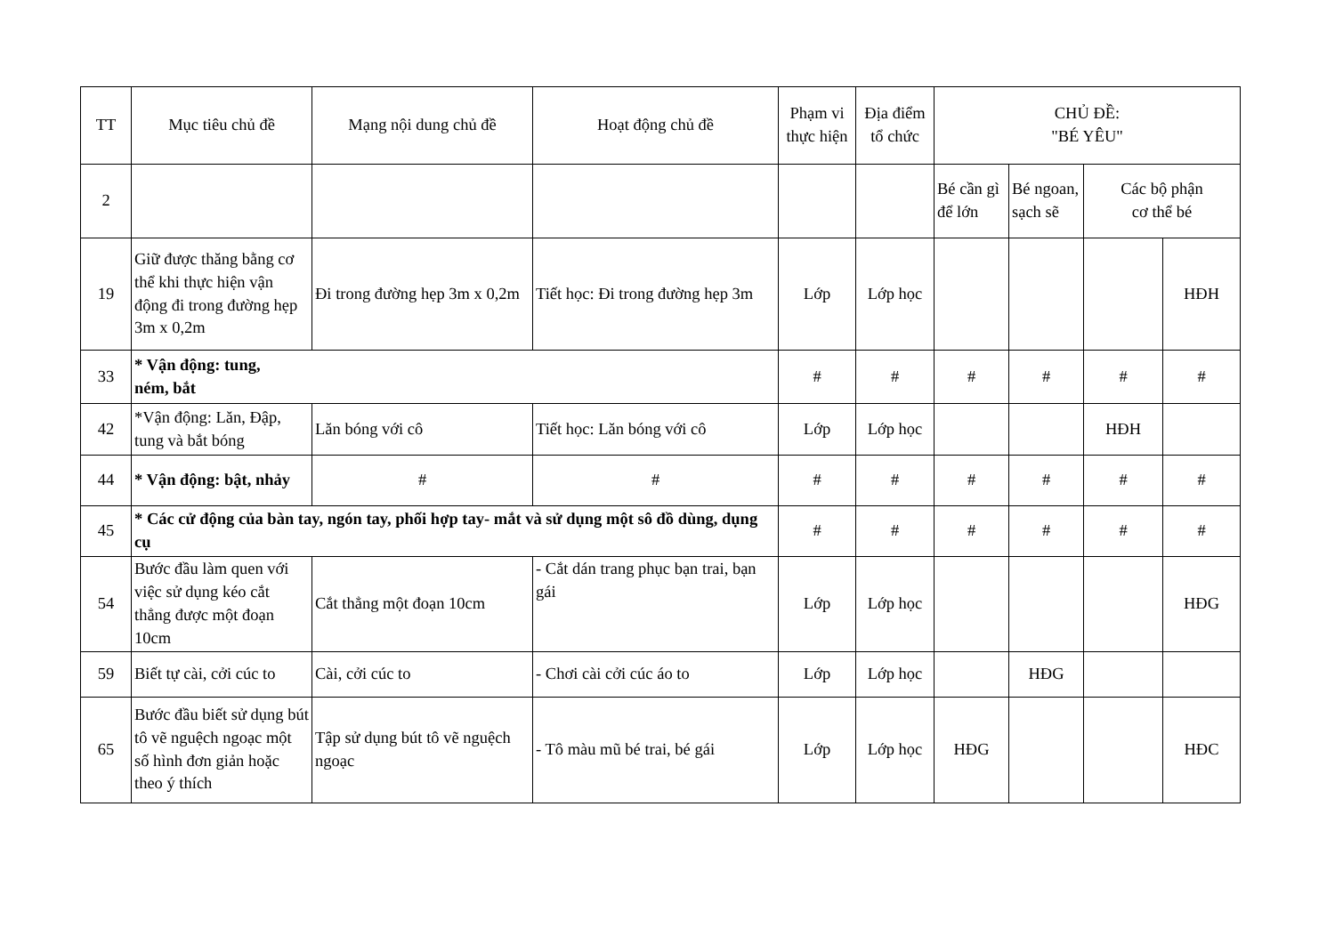| TT | Mục tiêu chủ đề | Mạng nội dung chủ đề | Hoạt động chủ đề | Phạm vi thực hiện | Địa điểm tổ chức | CHỦ ĐỀ: "BÉ YÊU" | | | |
| --- | --- | --- | --- | --- | --- | --- | --- | --- | --- |
| 2 | | | | | | Bé cần gì để lớn | Bé ngoan, sạch sẽ | Các bộ phận cơ thể bé | |
| 19 | Giữ được thăng bằng cơ thể khi thực hiện vận động đi trong đường hẹp 3m x 0,2m | Đi trong đường hẹp 3m x 0,2m | Tiết học: Đi trong đường hẹp 3m | Lớp | Lớp học | | | | HĐH |
| 33 | * Vận động: tung, ném, bắt | | | # | # | # | # | # | # |
| 42 | *Vận động: Lăn, Đập, tung và bắt bóng | Lăn bóng với cô | Tiết học: Lăn bóng với cô | Lớp | Lớp học | | | HĐH | |
| 44 | * Vận động: bật, nhảy | # | # | # | # | # | # | # | # |
| 45 | * Các cử động của bàn tay, ngón tay, phối hợp tay- mắt và sử dụng một sô đồ dùng, dụng cụ | | | # | # | # | # | # | # |
| 54 | Bước đầu làm quen với việc sử dụng kéo cắt thẳng được một đoạn 10cm | Cắt thẳng một đoạn 10cm | - Cắt dán trang phục bạn trai, bạn gái | Lớp | Lớp học | | | | HĐG |
| 59 | Biết tự cài, cởi cúc to | Cài, cởi cúc to | - Chơi cài cởi cúc áo to | Lớp | Lớp học | | HĐG | | |
| 65 | Bước đầu biết sử dụng bút tô vẽ nguệch ngoạc một số hình đơn giản hoặc theo ý thích | Tập sử dụng bút tô vẽ nguệch ngoạc | - Tô màu mũ bé trai, bé gái | Lớp | Lớp học | HĐG | | | HĐC |